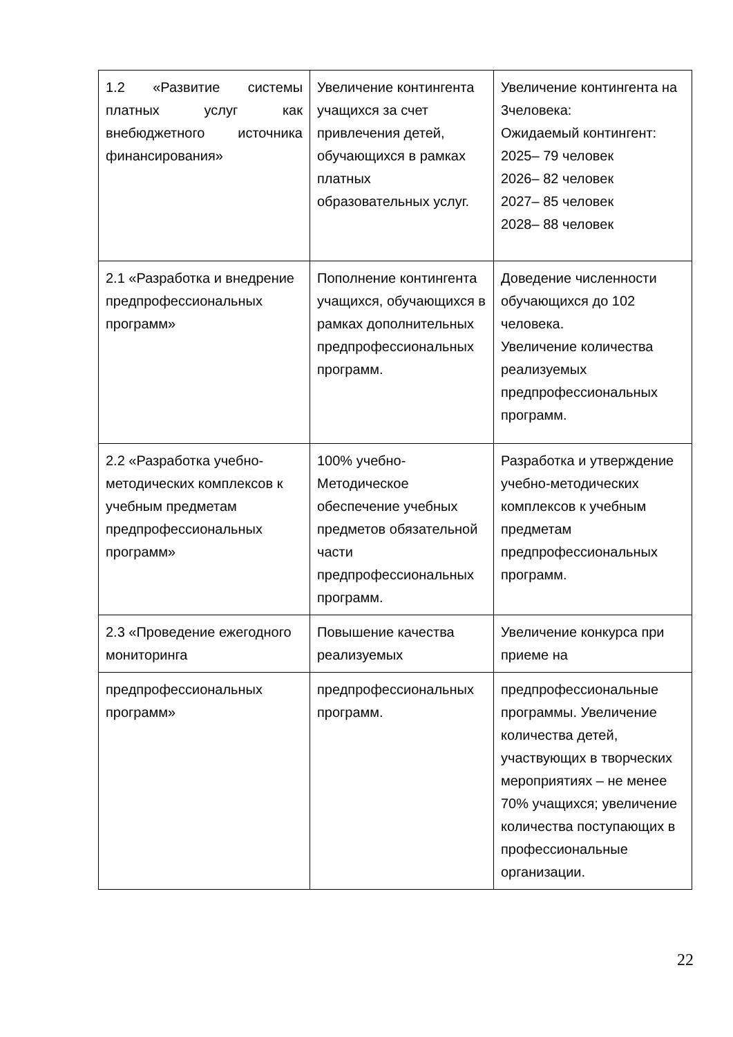| 1.2 «Развитие системы платных услуг как внебюджетного источника финансирования» | Увеличение контингента учащихся за счет привлечения детей, обучающихся в рамках платных образовательных услуг. | Увеличение контингента на 3человека: Ожидаемый контингент: 2025– 79 человек 2026– 82 человек 2027– 85 человек 2028– 88 человек |
| 2.1 «Разработка и внедрение предпрофессиональных программ» | Пополнение контингента учащихся, обучающихся в рамках дополнительных предпрофессиональных программ. | Доведение численности обучающихся до 102 человека. Увеличение количества реализуемых предпрофессиональных программ. |
| 2.2 «Разработка учебно-методических комплексов к учебным предметам предпрофессиональных программ» | 100% учебно-Методическое обеспечение учебных предметов обязательной части предпрофессиональных программ. | Разработка и утверждение учебно-методических комплексов к учебным предметам предпрофессиональных программ. |
| 2.3 «Проведение ежегодного мониторинга | Повышение качества реализуемых | Увеличение конкурса при приеме на |
| предпрофессиональных программ» | предпрофессиональных программ. | предпрофессиональные программы. Увеличение количества детей, участвующих в творческих мероприятиях – не менее 70% учащихся; увеличение количества поступающих в профессиональные организации. |
22